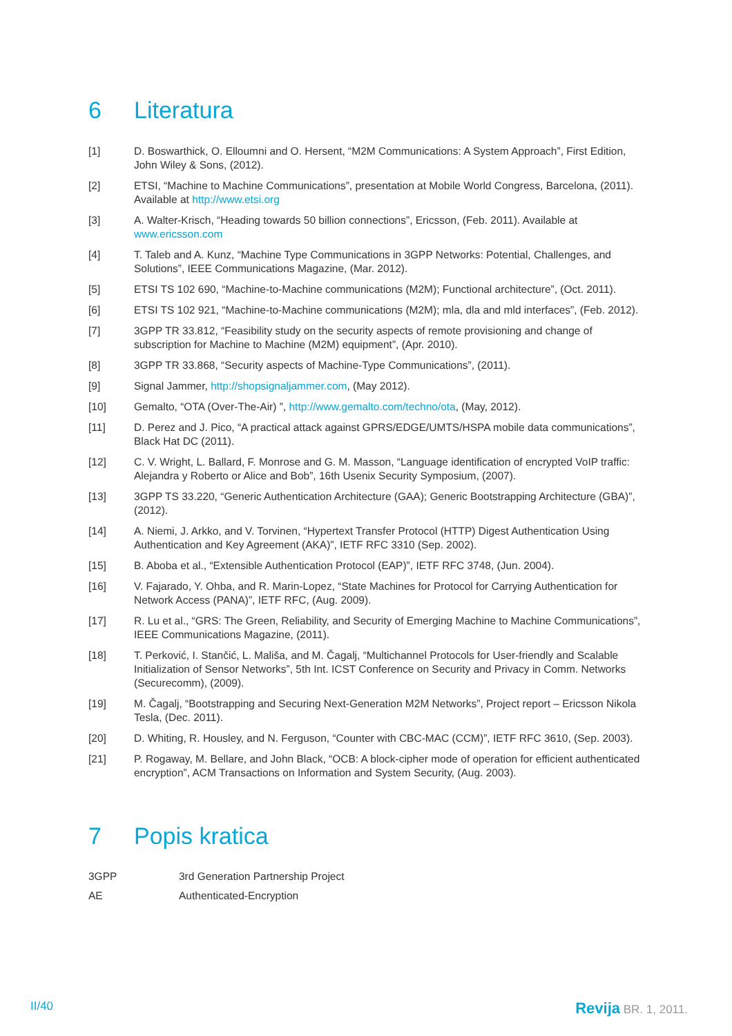6 Literatura
[1] D. Boswarthick, O. Elloumni and O. Hersent, “M2M Communications: A System Approach”, First Edition, John Wiley & Sons, (2012).
[2] ETSI, “Machine to Machine Communications”, presentation at Mobile World Congress, Barcelona, (2011). Available at http://www.etsi.org
[3] A. Walter-Krisch, “Heading towards 50 billion connections”, Ericsson, (Feb. 2011). Available at www.ericsson.com
[4] T. Taleb and A. Kunz, “Machine Type Communications in 3GPP Networks: Potential, Challenges, and Solutions”, IEEE Communications Magazine, (Mar. 2012).
[5] ETSI TS 102 690, “Machine-to-Machine communications (M2M); Functional architecture”, (Oct. 2011).
[6] ETSI TS 102 921, “Machine-to-Machine communications (M2M); mla, dla and mld interfaces”, (Feb. 2012).
[7] 3GPP TR 33.812, “Feasibility study on the security aspects of remote provisioning and change of subscription for Machine to Machine (M2M) equipment”, (Apr. 2010).
[8] 3GPP TR 33.868, “Security aspects of Machine-Type Communications”, (2011).
[9] Signal Jammer, http://shopsignaljammer.com, (May 2012).
[10] Gemalto, “OTA (Over-The-Air) ”, http://www.gemalto.com/techno/ota, (May, 2012).
[11] D. Perez and J. Pico, “A practical attack against GPRS/EDGE/UMTS/HSPA mobile data communications”, Black Hat DC (2011).
[12] C. V. Wright, L. Ballard, F. Monrose and G. M. Masson, “Language identification of encrypted VoIP traffic: Alejandra y Roberto or Alice and Bob”, 16th Usenix Security Symposium, (2007).
[13] 3GPP TS 33.220, “Generic Authentication Architecture (GAA); Generic Bootstrapping Architecture (GBA)”, (2012).
[14] A. Niemi, J. Arkko, and V. Torvinen, “Hypertext Transfer Protocol (HTTP) Digest Authentication Using Authentication and Key Agreement (AKA)”, IETF RFC 3310 (Sep. 2002).
[15] B. Aboba et al., “Extensible Authentication Protocol (EAP)”, IETF RFC 3748, (Jun. 2004).
[16] V. Fajarado, Y. Ohba, and R. Marin-Lopez, “State Machines for Protocol for Carrying Authentication for Network Access (PANA)”, IETF RFC, (Aug. 2009).
[17] R. Lu et al., “GRS: The Green, Reliability, and Security of Emerging Machine to Machine Communications”, IEEE Communications Magazine, (2011).
[18] T. Perković, I. Stančić, L. Mališa, and M. Čagalj, “Multichannel Protocols for User-friendly and Scalable Initialization of Sensor Networks”, 5th Int. ICST Conference on Security and Privacy in Comm. Networks (Securecomm), (2009).
[19] M. Čagalj, “Bootstrapping and Securing Next-Generation M2M Networks”, Project report – Ericsson Nikola Tesla, (Dec. 2011).
[20] D. Whiting, R. Housley, and N. Ferguson, “Counter with CBC-MAC (CCM)”, IETF RFC 3610, (Sep. 2003).
[21] P. Rogaway, M. Bellare, and John Black, “OCB: A block-cipher mode of operation for efficient authenticated encryption”, ACM Transactions on Information and System Security, (Aug. 2003).
7 Popis kratica
3GPP 3rd Generation Partnership Project
AE Authenticated-Encryption
II/40 Revija BR. 1, 2011.